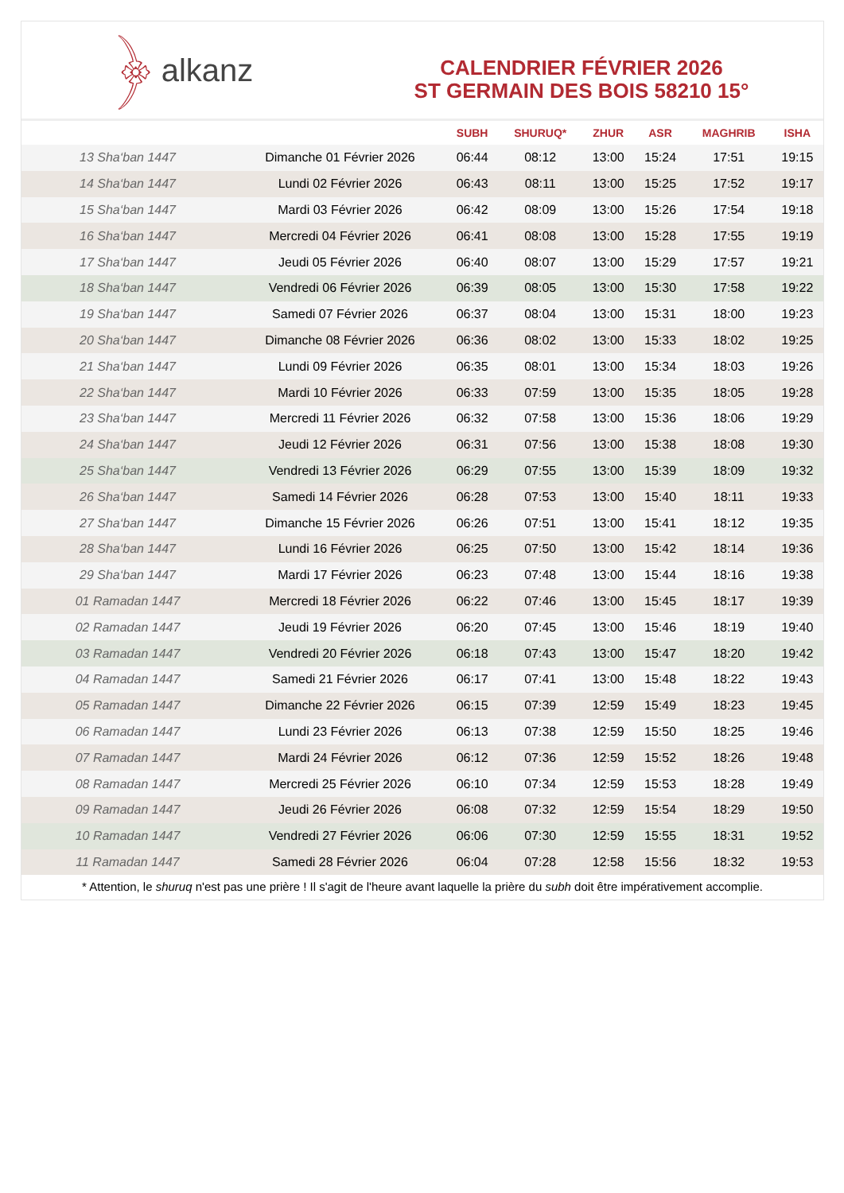﴿ alkanz
CALENDRIER FÉVRIER 2026
ST GERMAIN DES BOIS 58210 15°
| | | SUBH | SHURUQ* | ZHUR | ASR | MAGHRIB | ISHA |
| --- | --- | --- | --- | --- | --- | --- | --- |
| 13 Sha‘ban 1447 | Dimanche 01 Février 2026 | 06:44 | 08:12 | 13:00 | 15:24 | 17:51 | 19:15 |
| 14 Sha‘ban 1447 | Lundi 02 Février 2026 | 06:43 | 08:11 | 13:00 | 15:25 | 17:52 | 19:17 |
| 15 Sha‘ban 1447 | Mardi 03 Février 2026 | 06:42 | 08:09 | 13:00 | 15:26 | 17:54 | 19:18 |
| 16 Sha‘ban 1447 | Mercredi 04 Février 2026 | 06:41 | 08:08 | 13:00 | 15:28 | 17:55 | 19:19 |
| 17 Sha‘ban 1447 | Jeudi 05 Février 2026 | 06:40 | 08:07 | 13:00 | 15:29 | 17:57 | 19:21 |
| 18 Sha‘ban 1447 | Vendredi 06 Février 2026 | 06:39 | 08:05 | 13:00 | 15:30 | 17:58 | 19:22 |
| 19 Sha‘ban 1447 | Samedi 07 Février 2026 | 06:37 | 08:04 | 13:00 | 15:31 | 18:00 | 19:23 |
| 20 Sha‘ban 1447 | Dimanche 08 Février 2026 | 06:36 | 08:02 | 13:00 | 15:33 | 18:02 | 19:25 |
| 21 Sha‘ban 1447 | Lundi 09 Février 2026 | 06:35 | 08:01 | 13:00 | 15:34 | 18:03 | 19:26 |
| 22 Sha‘ban 1447 | Mardi 10 Février 2026 | 06:33 | 07:59 | 13:00 | 15:35 | 18:05 | 19:28 |
| 23 Sha‘ban 1447 | Mercredi 11 Février 2026 | 06:32 | 07:58 | 13:00 | 15:36 | 18:06 | 19:29 |
| 24 Sha‘ban 1447 | Jeudi 12 Février 2026 | 06:31 | 07:56 | 13:00 | 15:38 | 18:08 | 19:30 |
| 25 Sha‘ban 1447 | Vendredi 13 Février 2026 | 06:29 | 07:55 | 13:00 | 15:39 | 18:09 | 19:32 |
| 26 Sha‘ban 1447 | Samedi 14 Février 2026 | 06:28 | 07:53 | 13:00 | 15:40 | 18:11 | 19:33 |
| 27 Sha‘ban 1447 | Dimanche 15 Février 2026 | 06:26 | 07:51 | 13:00 | 15:41 | 18:12 | 19:35 |
| 28 Sha‘ban 1447 | Lundi 16 Février 2026 | 06:25 | 07:50 | 13:00 | 15:42 | 18:14 | 19:36 |
| 29 Sha‘ban 1447 | Mardi 17 Février 2026 | 06:23 | 07:48 | 13:00 | 15:44 | 18:16 | 19:38 |
| 01 Ramadan 1447 | Mercredi 18 Février 2026 | 06:22 | 07:46 | 13:00 | 15:45 | 18:17 | 19:39 |
| 02 Ramadan 1447 | Jeudi 19 Février 2026 | 06:20 | 07:45 | 13:00 | 15:46 | 18:19 | 19:40 |
| 03 Ramadan 1447 | Vendredi 20 Février 2026 | 06:18 | 07:43 | 13:00 | 15:47 | 18:20 | 19:42 |
| 04 Ramadan 1447 | Samedi 21 Février 2026 | 06:17 | 07:41 | 13:00 | 15:48 | 18:22 | 19:43 |
| 05 Ramadan 1447 | Dimanche 22 Février 2026 | 06:15 | 07:39 | 12:59 | 15:49 | 18:23 | 19:45 |
| 06 Ramadan 1447 | Lundi 23 Février 2026 | 06:13 | 07:38 | 12:59 | 15:50 | 18:25 | 19:46 |
| 07 Ramadan 1447 | Mardi 24 Février 2026 | 06:12 | 07:36 | 12:59 | 15:52 | 18:26 | 19:48 |
| 08 Ramadan 1447 | Mercredi 25 Février 2026 | 06:10 | 07:34 | 12:59 | 15:53 | 18:28 | 19:49 |
| 09 Ramadan 1447 | Jeudi 26 Février 2026 | 06:08 | 07:32 | 12:59 | 15:54 | 18:29 | 19:50 |
| 10 Ramadan 1447 | Vendredi 27 Février 2026 | 06:06 | 07:30 | 12:59 | 15:55 | 18:31 | 19:52 |
| 11 Ramadan 1447 | Samedi 28 Février 2026 | 06:04 | 07:28 | 12:58 | 15:56 | 18:32 | 19:53 |
* Attention, le shuruq n'est pas une prière ! Il s'agit de l'heure avant laquelle la prière du subh doit être impérativement accomplie.